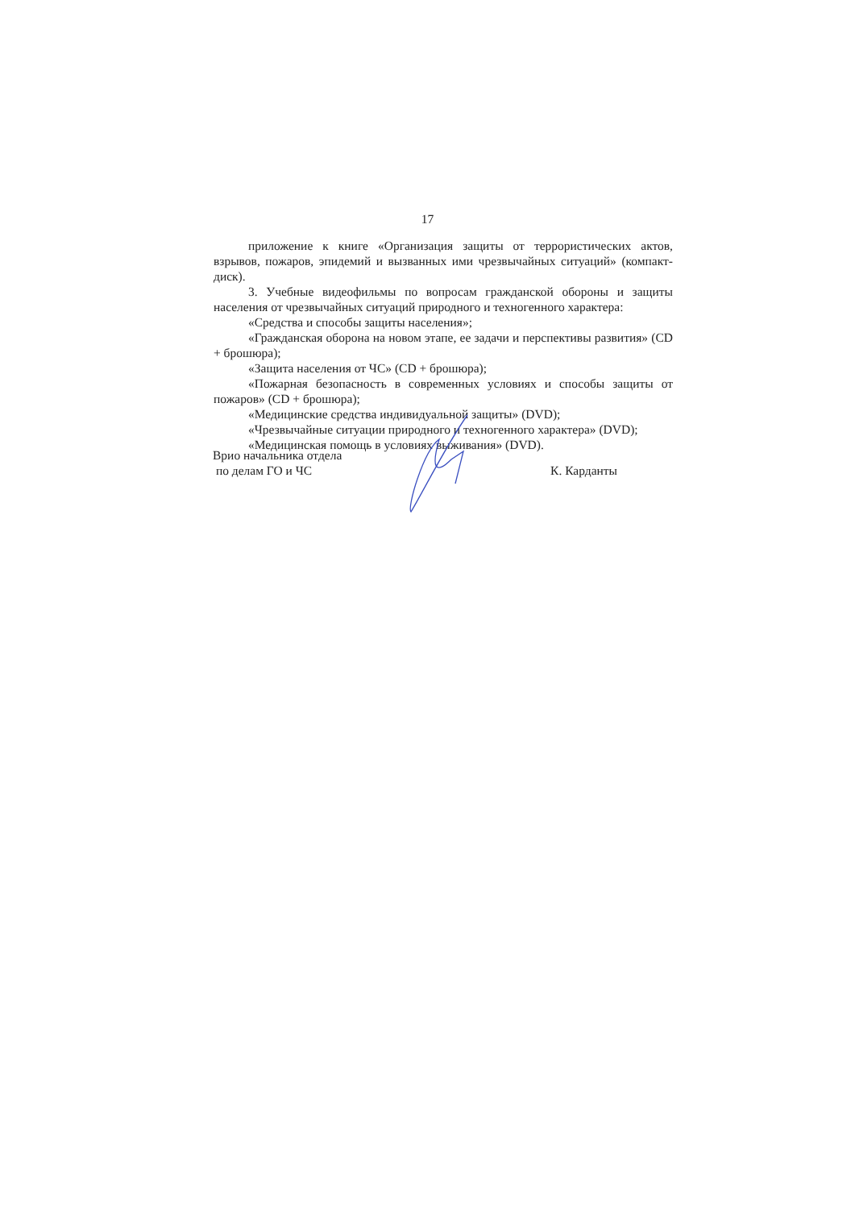17
приложение к книге «Организация защиты от террористических актов, взрывов, пожаров, эпидемий и вызванных ими чрезвычайных ситуаций» (компакт-диск).
3. Учебные видеофильмы по вопросам гражданской обороны и защиты населения от чрезвычайных ситуаций природного и техногенного характера:
«Средства и способы защиты населения»;
«Гражданская оборона на новом этапе, ее задачи и перспективы развития» (CD + брошюра);
«Защита населения от ЧС» (CD + брошюра);
«Пожарная безопасность в современных условиях и способы защиты от пожаров» (CD + брошюра);
«Медицинские средства индивидуальной защиты» (DVD);
«Чрезвычайные ситуации природного и техногенного характера» (DVD);
«Медицинская помощь в условиях выживания» (DVD).
Врио начальника отдела
по делам ГО и ЧС
К. Карданты